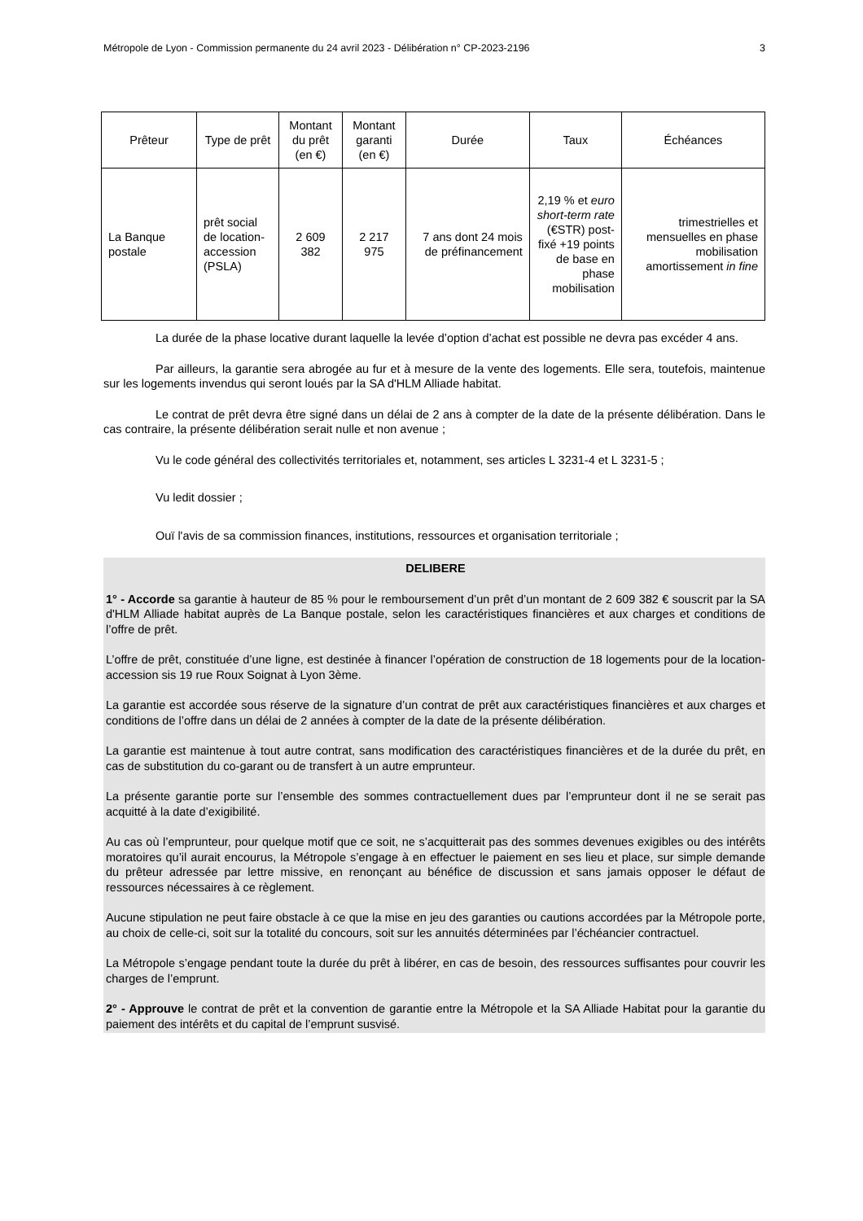Métropole de Lyon - Commission permanente du 24 avril 2023 - Délibération n° CP-2023-2196 3
| Prêteur | Type de prêt | Montant du prêt (en €) | Montant garanti (en €) | Durée | Taux | Échéances |
| --- | --- | --- | --- | --- | --- | --- |
| La Banque postale | prêt social de location-accession (PSLA) | 2 609 382 | 2 217 975 | 7 ans dont 24 mois de préfinancement | 2,19 % et euro short-term rate (€STR) post-fixé +19 points de base en phase mobilisation | trimestrielles et mensuelles en phase mobilisation amortissement in fine |
La durée de la phase locative durant laquelle la levée d’option d’achat est possible ne devra pas excéder 4 ans.
Par ailleurs, la garantie sera abrogée au fur et à mesure de la vente des logements. Elle sera, toutefois, maintenue sur les logements invendus qui seront loués par la SA d'HLM Alliade habitat.
Le contrat de prêt devra être signé dans un délai de 2 ans à compter de la date de la présente délibération. Dans le cas contraire, la présente délibération serait nulle et non avenue ;
Vu le code général des collectivités territoriales et, notamment, ses articles L 3231-4 et L 3231-5 ;
Vu ledit dossier ;
Ouï l'avis de sa commission finances, institutions, ressources et organisation territoriale ;
DELIBERE
1° - Accorde sa garantie à hauteur de 85 % pour le remboursement d’un prêt d’un montant de 2 609 382 € souscrit par la SA d'HLM Alliade habitat auprès de La Banque postale, selon les caractéristiques financières et aux charges et conditions de l’offre de prêt.
L’offre de prêt, constituée d’une ligne, est destinée à financer l’opération de construction de 18 logements pour de la location-accession sis 19 rue Roux Soignat à Lyon 3ème.
La garantie est accordée sous réserve de la signature d’un contrat de prêt aux caractéristiques financières et aux charges et conditions de l’offre dans un délai de 2 années à compter de la date de la présente délibération.
La garantie est maintenue à tout autre contrat, sans modification des caractéristiques financières et de la durée du prêt, en cas de substitution du co-garant ou de transfert à un autre emprunteur.
La présente garantie porte sur l’ensemble des sommes contractuellement dues par l’emprunteur dont il ne se serait pas acquitté à la date d’exigibilité.
Au cas où l’emprunteur, pour quelque motif que ce soit, ne s’acquitterait pas des sommes devenues exigibles ou des intérêts moratoires qu’il aurait encourus, la Métropole s’engage à en effectuer le paiement en ses lieu et place, sur simple demande du prêteur adressée par lettre missive, en renonçant au bénéfice de discussion et sans jamais opposer le défaut de ressources nécessaires à ce règlement.
Aucune stipulation ne peut faire obstacle à ce que la mise en jeu des garanties ou cautions accordées par la Métropole porte, au choix de celle-ci, soit sur la totalité du concours, soit sur les annuités déterminées par l’échéancier contractuel.
La Métropole s’engage pendant toute la durée du prêt à libérer, en cas de besoin, des ressources suffisantes pour couvrir les charges de l’emprunt.
2° - Approuve le contrat de prêt et la convention de garantie entre la Métropole et la SA Alliade Habitat pour la garantie du paiement des intérêts et du capital de l’emprunt susvisé.